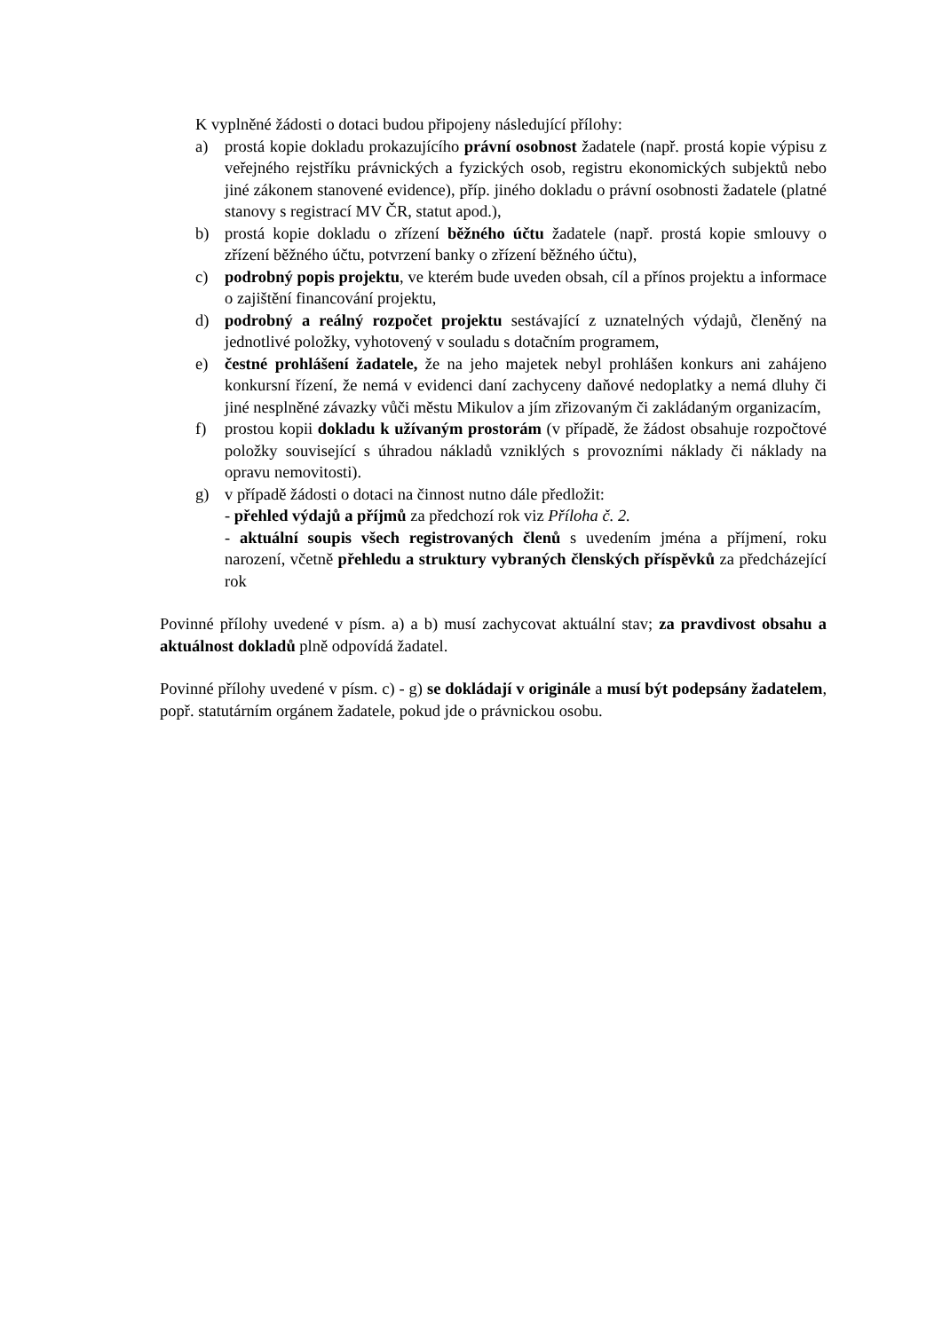K vyplněné žádosti o dotaci budou připojeny následující přílohy:
a) prostá kopie dokladu prokazujícího právní osobnost žadatele (např. prostá kopie výpisu z veřejného rejstříku právnických a fyzických osob, registru ekonomických subjektů nebo jiné zákonem stanovené evidence), příp. jiného dokladu o právní osobnosti žadatele (platné stanovy s registrací MV ČR, statut apod.),
b) prostá kopie dokladu o zřízení běžného účtu žadatele (např. prostá kopie smlouvy o zřízení běžného účtu, potvrzení banky o zřízení běžného účtu),
c) podrobný popis projektu, ve kterém bude uveden obsah, cíl a přínos projektu a informace o zajištění financování projektu,
d) podrobný a reálný rozpočet projektu sestávající z uznatelných výdajů, členěný na jednotlivé položky, vyhotovený v souladu s dotačním programem,
e) čestné prohlášení žadatele, že na jeho majetek nebyl prohlášen konkurs ani zahájeno konkursní řízení, že nemá v evidenci daní zachyceny daňové nedoplatky a nemá dluhy či jiné nesplněné závazky vůči městu Mikulov a jím zřizovaným či zakládaným organizacím,
f) prostou kopii dokladu k užívaným prostorám (v případě, že žádost obsahuje rozpočtové položky související s úhradou nákladů vzniklých s provozními náklady či náklady na opravu nemovitosti).
g) v případě žádosti o dotaci na činnost nutno dále předložit:
- přehled výdajů a příjmů za předchozí rok viz Příloha č. 2.
- aktuální soupis všech registrovaných členů s uvedením jména a příjmení, roku narození, včetně přehledu a struktury vybraných členských příspěvků za předcházející rok
Povinné přílohy uvedené v písm. a) a b) musí zachycovat aktuální stav; za pravdivost obsahu a aktuálnost dokladů plně odpovídá žadatel.
Povinné přílohy uvedené v písm. c) - g) se dokládají v originále a musí být podepsány žadatelem, popř. statutárním orgánem žadatele, pokud jde o právnickou osobu.